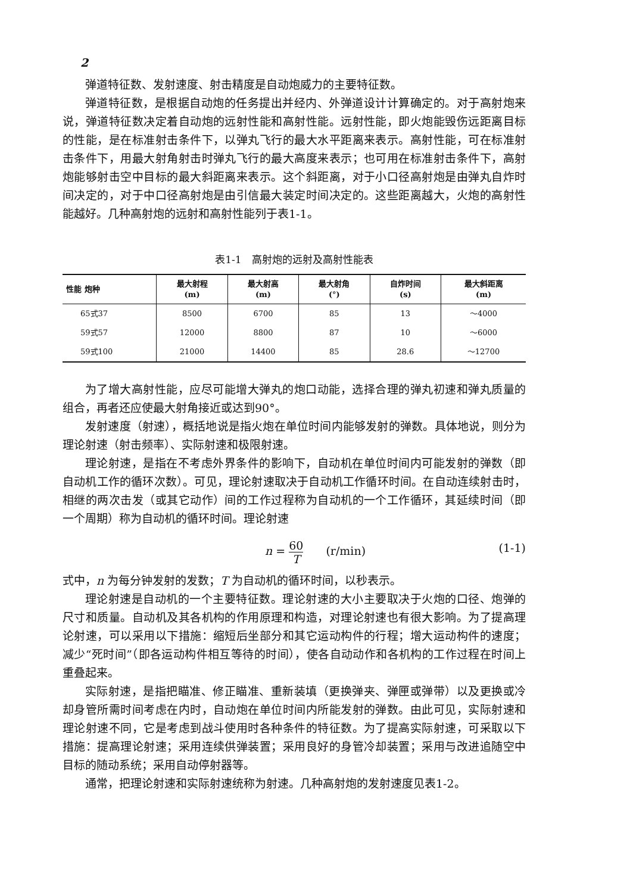2
弹道特征数、发射速度、射击精度是自动炮威力的主要特征数。
弹道特征数，是根据自动炮的任务提出并经内、外弹道设计计算确定的。对于高射炮来说，弹道特征数决定着自动炮的远射性能和高射性能。远射性能，即火炮能毁伤远距离目标的性能，是在标准射击条件下，以弹丸飞行的最大水平距离来表示。高射性能，可在标准射击条件下，用最大射角射击时弹丸飞行的最大高度来表示；也可用在标准射击条件下，高射炮能够射击空中目标的最大斜距离来表示。这个斜距离，对于小口径高射炮是由弹丸自炸时间决定的，对于中口径高射炮是由引信最大装定时间决定的。这些距离越大，火炮的高射性能越好。几种高射炮的远射和高射性能列于表1-1。
表1-1　高射炮的远射及高射性能表
| 性能 炮种 | 最大射程 (m) | 最大射高 (m) | 最大射角 (°) | 自炸时间 (s) | 最大斜距离 (m) |
| --- | --- | --- | --- | --- | --- |
| 65式37 | 8500 | 6700 | 85 | 13 | ～4000 |
| 59式57 | 12000 | 8800 | 87 | 10 | ～6000 |
| 59式100 | 21000 | 14400 | 85 | 28.6 | ～12700 |
为了增大高射性能，应尽可能增大弹丸的炮口动能，选择合理的弹丸初速和弹丸质量的组合，再者还应使最大射角接近或达到90°。
发射速度（射速），概括地说是指火炮在单位时间内能够发射的弹数。具体地说，则分为理论射速（射击频率）、实际射速和极限射速。
理论射速，是指在不考虑外界条件的影响下，自动机在单位时间内可能发射的弹数（即自动机工作的循环次数）。可见，理论射速取决于自动机工作循环时间。在自动连续射击时，相继的两次击发（或其它动作）间的工作过程称为自动机的一个工作循环，其延续时间（即一个周期）称为自动机的循环时间。理论射速
n = 60 T　　(r/min) (1-1)
式中，n 为每分钟发射的发数；T 为自动机的循环时间，以秒表示。
理论射速是自动机的一个主要特征数。理论射速的大小主要取决于火炮的口径、炮弹的尺寸和质量。自动机及其各机构的作用原理和构造，对理论射速也有很大影响。为了提高理论射速，可以采用以下措施：缩短后坐部分和其它运动构件的行程；增大运动构件的速度；减少“死时间”（即各运动构件相互等待的时间），使各自动动作和各机构的工作过程在时间上重叠起来。
实际射速，是指把瞄准、修正瞄准、重新装填（更换弹夹、弹匣或弹带）以及更换或冷却身管所需时间考虑在内时，自动炮在单位时间内所能发射的弹数。由此可见，实际射速和理论射速不同，它是考虑到战斗使用时各种条件的特征数。为了提高实际射速，可采取以下措施：提高理论射速；采用连续供弹装置；采用良好的身管冷却装置；采用与改进追随空中目标的随动系统；采用自动停射器等。
通常，把理论射速和实际射速统称为射速。几种高射炮的发射速度见表1-2。